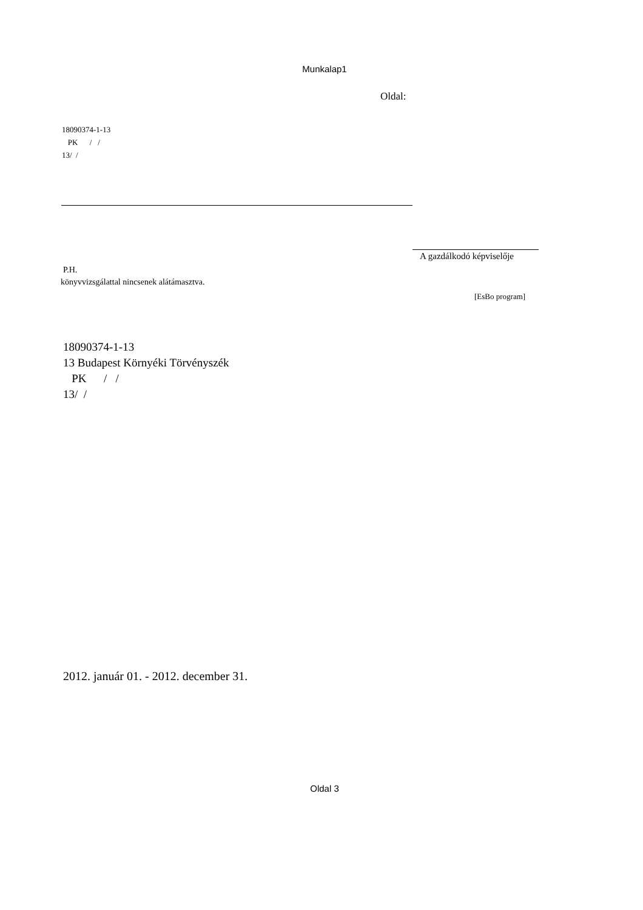Munkalap1
Oldal:
18090374-1-13
PK / /
13/ /
A gazdálkodó képviselője
P.H.
könyvvizsgálattal nincsenek alátámasztva.
[EsBo program]
18090374-1-13
13 Budapest Környéki Törvényszék
PK / /
13/ /
2012. január 01. - 2012. december 31.
Oldal 3